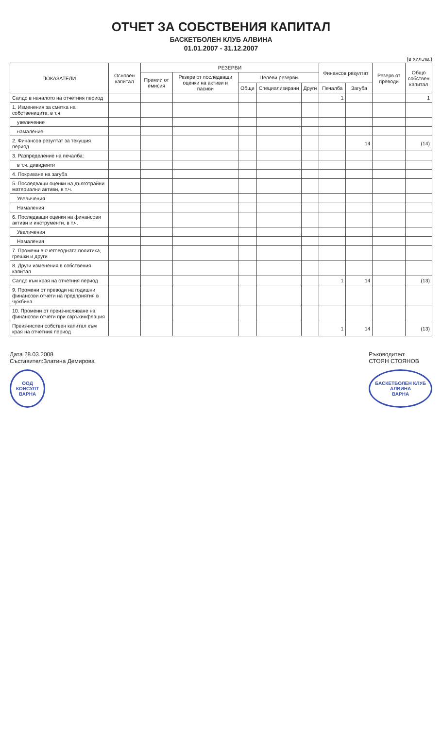ОТЧЕТ ЗА СОБСТВЕНИЯ КАПИТАЛ
БАСКЕТБОЛЕН КЛУБ АЛВИНА
01.01.2007 - 31.12.2007
(в хил.лв.)
| ПОКАЗАТЕЛИ | Основен капитал | РЕЗЕРВИ | | | | | Финансов резултат | | Резерв от преводи | Общо собствен капитал |
| --- | --- | --- | --- | --- | --- | --- | --- | --- | --- | --- |
| | | Премии от емисия | Резерв от последващи оценки на активи и пасиви | Целеви резерви | | | | | | |
| | | | | Общи | Специализирани | Други | Печалба | Загуба | | |
| Салдо в началото на отчетния период | | | | | | | 1 | | | 1 |
| 1. Изменения за сметка на собствениците, в т.ч. | | | | | | | | | | |
| увеличение | | | | | | | | | | |
| намаление | | | | | | | | | | |
| 2. Финансов резултат за текущия период | | | | | | | | 14 | | (14) |
| 3. Разпределение на печалба: | | | | | | | | | | |
| в т.ч. дивиденти | | | | | | | | | | |
| 4. Покриване на загуба | | | | | | | | | | |
| 5. Последващи оценки на дълготрайни материални активи, в т.ч. | | | | | | | | | | |
| Увеличения | | | | | | | | | | |
| Намаления | | | | | | | | | | |
| 6. Последващи оценки на финансови активи и инструменти, в т.ч. | | | | | | | | | | |
| Увеличения | | | | | | | | | | |
| Намаления | | | | | | | | | | |
| 7. Промени в счетоводната политика, грешки и други | | | | | | | | | | |
| 8. Други изменения в собствения капитал | | | | | | | | | | |
| Салдо към края на отчетния период | | | | | | | 1 | 14 | | (13) |
| 9. Промени от преводи на годишни финансови отчети на предприятия в чужбина | | | | | | | | | | |
| 10. Промени от преизчисляване на финансови отчети при свръхинфлация | | | | | | | | | | |
| Преизчислен собствен капитал към края на отчетния период | | | | | | | 1 | 14 | | (13) |
Дата 28.03.2008
Съставител:Златина Демирова
ООД
КОНСУЛТ
ВАРНА
Ръководител:
СТОЯН СТОЯНОВ
БАСКЕТБОЛЕН КЛУБ
АЛВИНА
ВАРНА